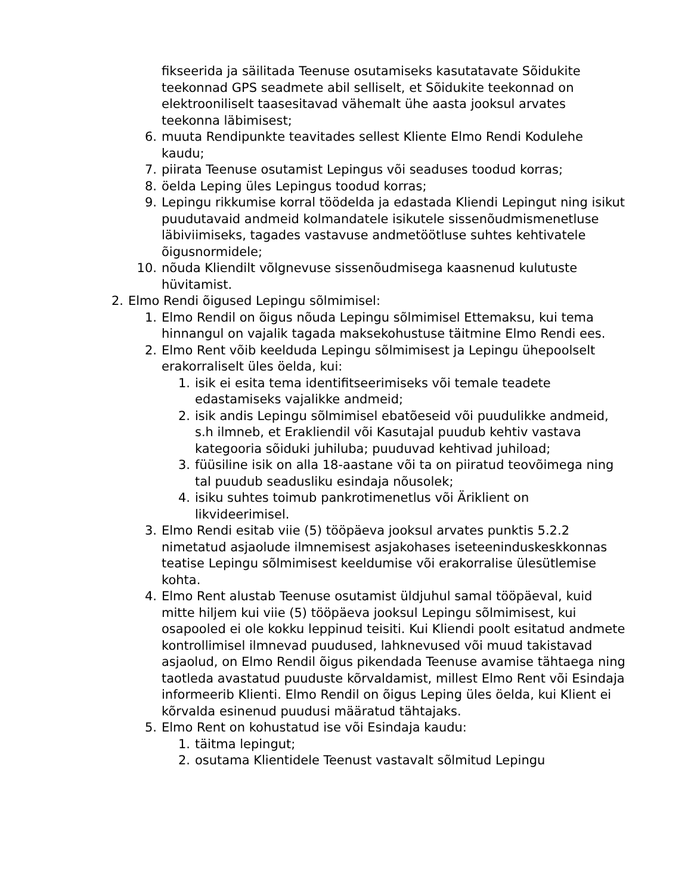fikseerida ja säilitada Teenuse osutamiseks kasutatavate Sõidukite teekonnad GPS seadmete abil selliselt, et Sõidukite teekonnad on elektrooniliselt taasesitavad vähemalt ühe aasta jooksul arvates teekonna läbimisest;
6. muuta Rendipunkte teavitades sellest Kliente Elmo Rendi Kodulehe kaudu;
7. piirata Teenuse osutamist Lepingus või seaduses toodud korras;
8. öelda Leping üles Lepingus toodud korras;
9. Lepingu rikkumise korral töödelda ja edastada Kliendi Lepingut ning isikut puudutavaid andmeid kolmandatele isikutele sissenõudmismenetluse läbiviimiseks, tagades vastavuse andmetöötluse suhtes kehtivatele õigusnormidele;
10. nõuda Kliendilt võlgnevuse sissenõudmisega kaasnenud kulutuste hüvitamist.
2. Elmo Rendi õigused Lepingu sõlmimisel:
1. Elmo Rendil on õigus nõuda Lepingu sõlmimisel Ettemaksu, kui tema hinnangul on vajalik tagada maksekohustuse täitmine Elmo Rendi ees.
2. Elmo Rent võib keelduda Lepingu sõlmimisest ja Lepingu ühepoolselt erakorraliselt üles öelda, kui:
1. isik ei esita tema identifitseerimiseks või temale teadete edastamiseks vajalikke andmeid;
2. isik andis Lepingu sõlmimisel ebatõeseid või puudulikke andmeid, s.h ilmneb, et Erakliendil või Kasutajal puudub kehtiv vastava kategooria sõiduki juhiluba; puuduvad kehtivad juhiload;
3. füüsiline isik on alla 18-aastane või ta on piiratud teovõimega ning tal puudub seadusliku esindaja nõusolek;
4. isiku suhtes toimub pankrotimenetlus või Äriklient on likvideerimisel.
3. Elmo Rendi esitab viie (5) tööpäeva jooksul arvates punktis 5.2.2 nimetatud asjaolude ilmnemisest asjakohases iseteeninduskeskkonnas teatise Lepingu sõlmimisest keeldumise või erakorralise ülesütlemise kohta.
4. Elmo Rent alustab Teenuse osutamist üldjuhul samal tööpäeval, kuid mitte hiljem kui viie (5) tööpäeva jooksul Lepingu sõlmimisest, kui osapooled ei ole kokku leppinud teisiti. Kui Kliendi poolt esitatud andmete kontrollimisel ilmnevad puudused, lahknevused või muud takistavad asjaolud, on Elmo Rendil õigus pikendada Teenuse avamise tähtaega ning taotleda avastatud puuduste kõrvaldamist, millest Elmo Rent või Esindaja informeerib Klienti. Elmo Rendil on õigus Leping üles öelda, kui Klient ei kõrvalda esinenud puudusi määratud tähtajaks.
5. Elmo Rent on kohustatud ise või Esindaja kaudu:
1. täitma lepingut;
2. osutama Klientidele Teenust vastavalt sõlmitud Lepingu